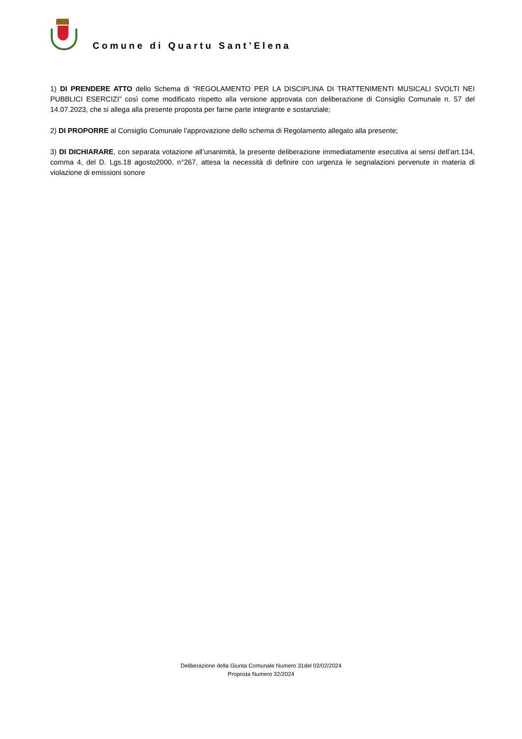Comune di Quartu Sant’Elena
1) DI PRENDERE ATTO dello Schema di “REGOLAMENTO PER LA DISCIPLINA DI TRATTENIMENTI MUSICALI SVOLTI NEI PUBBLICI ESERCIZI” così come modificato rispetto alla versione approvata con deliberazione di Consiglio Comunale n. 57 del 14.07.2023, che si allega alla presente proposta per farne parte integrante e sostanziale;
2) DI PROPORRE al Consiglio Comunale l’approvazione dello schema di Regolamento allegato alla presente;
3) DI DICHIARARE, con separata votazione all’unanimità, la presente deliberazione immediatamente esecutiva ai sensi dell’art.134, comma 4, del D. Lgs.18 agosto2000, n°267, attesa la necessità di definire con urgenza le segnalazioni pervenute in materia di violazione di emissioni sonore
Deliberazione della Giunta Comunale Numero 31del 02/02/2024
Proposta Numero 32/2024